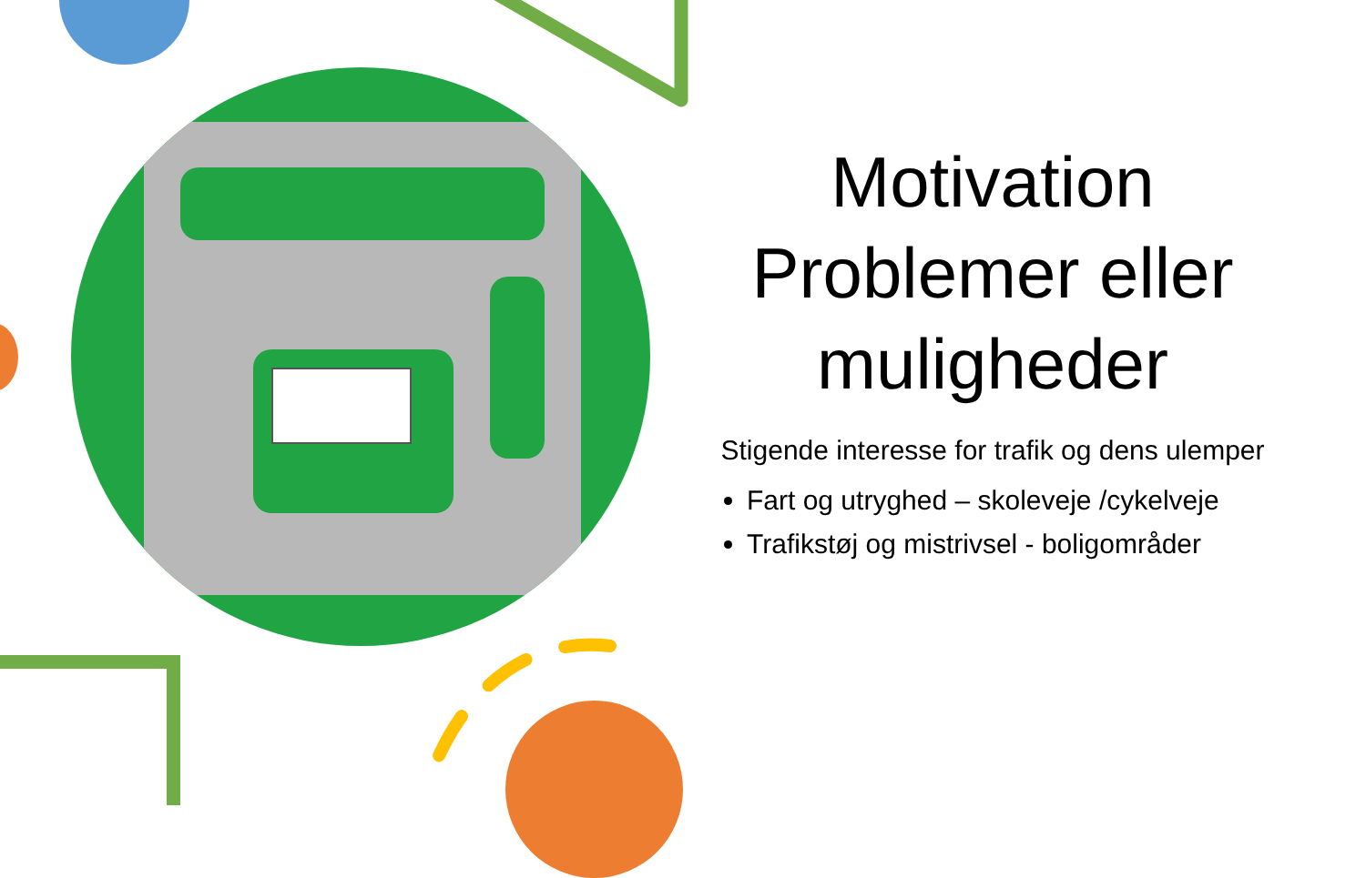Motivation Problemer eller muligheder
Stigende interesse for trafik og dens ulemper
Fart og utryghed – skoleveje /cykelveje
Trafikstøj og mistrivsel - boligområder